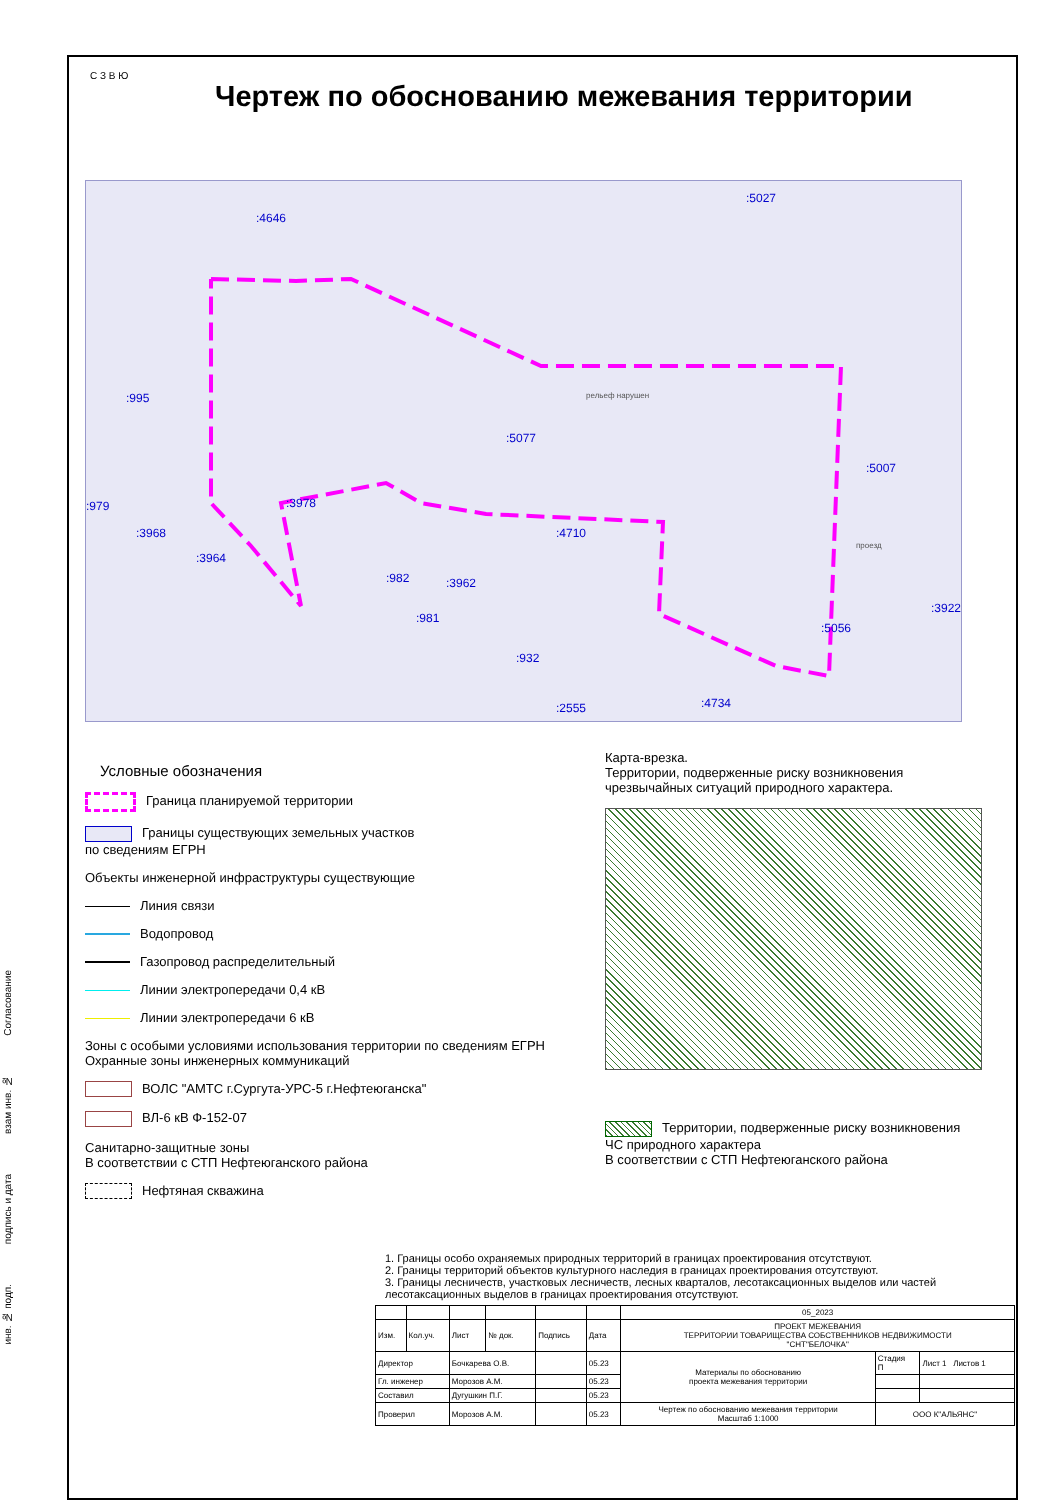Чертеж по обоснованию межевания территории
С З В Ю
:4646
:5027
:995
:5077
:5007
:979 :3978
:3968
:3964
:982 :3962
:4710
:981
:932
:2555 :4734
:5056
:3922
проезд
рельеф нарушен
Условные обозначения
Граница планируемой территории
Границы существующих земельных участков
по сведениям ЕГРН
Объекты инженерной инфраструктуры существующие
Линия связи
Водопровод
Газопровод распределительный
Линии электропередачи 0,4 кВ
Линии электропередачи 6 кВ
Зоны с особыми условиями использования территории по сведениям ЕГРН
Охранные зоны инженерных коммуникаций
ВОЛС "АМТС г.Сургута-УРС-5 г.Нефтеюганска"
ВЛ-6 кВ Ф-152-07
Санитарно-защитные зоны
В соответствии с СТП Нефтеюганского района
Нефтяная скважина
Карта-врезка.
Территории, подверженные риску возникновения
чрезвычайных ситуаций природного характера.
Территории, подверженные риску возникновения
ЧС природного характера
В соответствии с СТП Нефтеюганского района
1. Границы особо охраняемых природных территорий в границах проектирования отсутствуют.
2. Границы территорий объектов культурного наследия в границах проектирования отсутствуют.
3. Границы лесничеств, участковых лесничеств, лесных кварталов, лесотаксационных выделов или частей лесотаксационных выделов в границах проектирования отсутствуют.
| | | | | | | 05_2023 | | |
| Изм. | Кол.уч. | Лист | № док. | Подпись | Дата | ПРОЕКТ МЕЖЕВАНИЯ ТЕРРИТОРИИ ТОВАРИЩЕСТВА СОБСТВЕННИКОВ НЕДВИЖИМОСТИ "СНТ"БЕЛОЧКА" | | |
| Директор | | Бочкарева О.В. | | | 05.23 | Материалы по обоснованию проекта межевания территории | Стадия П | Лист 1 Листов 1 |
| Гл. инженер | | Морозов А.М. | | | 05.23 | | | |
| Составил | | Дугушкин П.Г. | | | 05.23 | | | |
| Проверил | | Морозов А.М. | | | 05.23 | Чертеж по обоснованию межевания территории Масштаб 1:1000 | ООО К"АЛЬЯНС" | |
Согласование
взам инв. №
подпись и дата
инв. № подп.